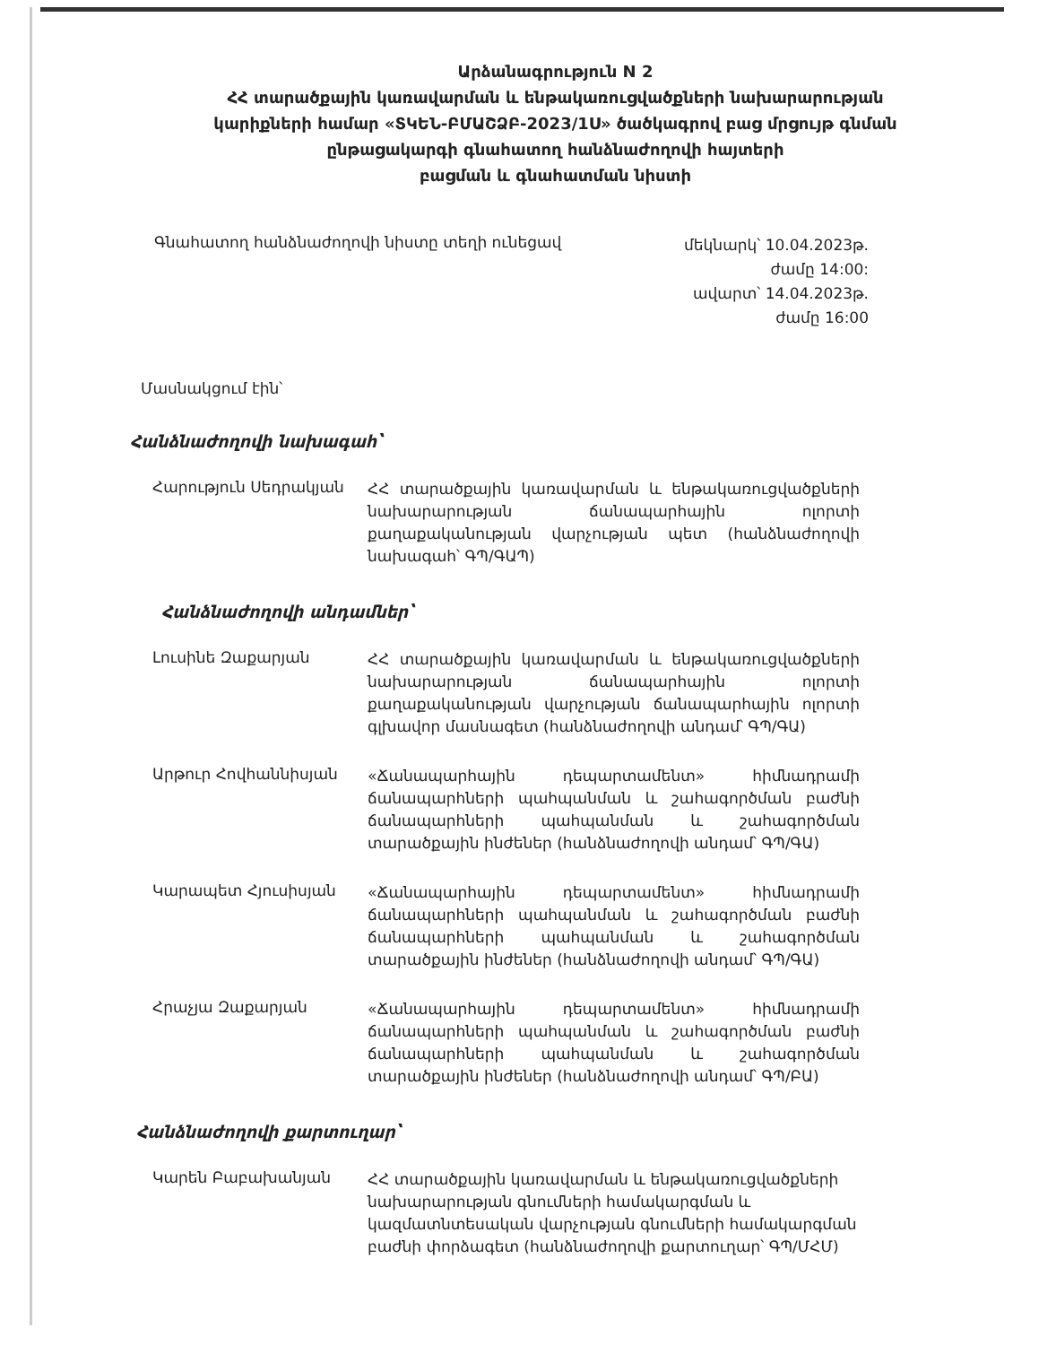Արձանագրություն N 2
ՀՀ տարածքային կառավարման և ենթակառուցվածքների նախարարության
կարիքների համար «ՏԿԵՆ-ԲՄԱՇՁԲ-2023/1Ս» ծածկագրով բաց մրցույթ գնման
ընթացակարգի գնահատող հանձնաժողովի հայտերի
բացման և գնահատման նիստի
Գնահատող հանձնաժողովի նիստը տեղի ունեցավ
մեկնարկ՝ 10.04.2023թ.
ժամը 14:00:
ավարտ՝ 14.04.2023թ.
ժամը 16:00
Մասնակցում էին՝
Հանձնաժողովի նախագահ՝
Հարություն Սեդրակյան
ՀՀ տարածքային կառավարման և ենթակառուցվածքների նախարարության ճանապարհային ոլորտի քաղաքականության վարչության պետ (հանձնաժողովի նախագահ՝ ԳՊ/ԳԱՊ)
Հանձնաժողովի անդամներ՝
Լուսինե Զաքարյան
ՀՀ տարածքային կառավարման և ենթակառուցվածքների նախարարության ճանապարհային ոլորտի քաղաքականության վարչության ճանապարհային ոլորտի գլխավոր մասնագետ (հանձնաժողովի անդամ՝ ԳՊ/ԳԱ)
Արթուր Հովհաննիսյան
«Ճանապարհային դեպարտամենտ» հիմնադրամի ճանապարհների պահպանման և շահագործման բաժնի ճանապարհների պահպանման և շահագործման տարածքային ինժեներ (հանձնաժողովի անդամ՝ ԳՊ/ԳԱ)
Կարապետ Հյուսիսյան
«Ճանապարհային դեպարտամենտ» հիմնադրամի ճանապարհների պահպանման և շահագործման բաժնի ճանապարհների պահպանման և շահագործման տարածքային ինժեներ (հանձնաժողովի անդամ՝ ԳՊ/ԳԱ)
Հրաչյա Զաքարյան
«Ճանապարհային դեպարտամենտ» հիմնադրամի ճանապարհների պահպանման և շահագործման բաժնի ճանապարհների պահպանման և շահագործման տարածքային ինժեներ (հանձնաժողովի անդամ՝ ԳՊ/ԲԱ)
Հանձնաժողովի քարտուղար՝
Կարեն Բաբախանյան
ՀՀ տարածքային կառավարման և ենթակառուցվածքների նախարարության գնումների համակարգման և կազմատնտեսական վարչության գնումների համակարգման բաժնի փորձագետ (հանձնաժողովի քարտուղար՝ ԳՊ/ՄՀՄ)